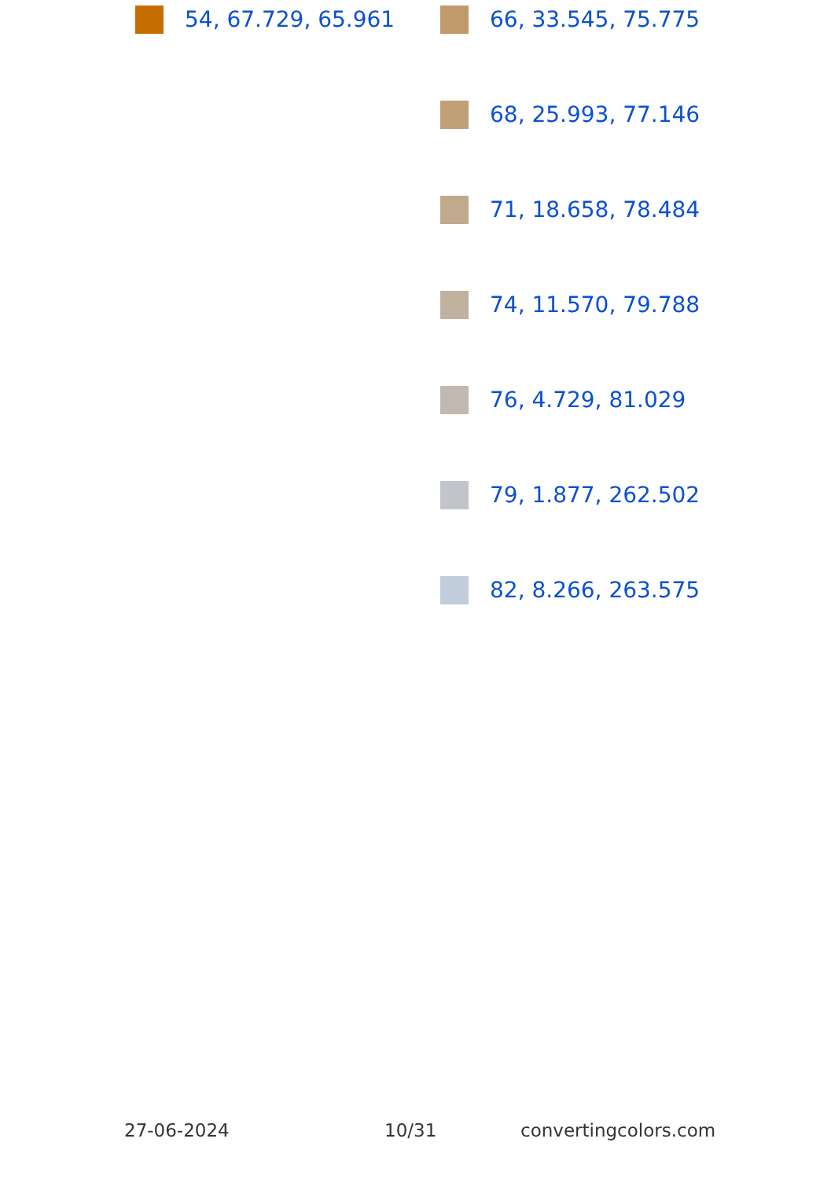54, 67.729, 65.961
66, 33.545, 75.775
68, 25.993, 77.146
71, 18.658, 78.484
74, 11.570, 79.788
76, 4.729, 81.029
79, 1.877, 262.502
82, 8.266, 263.575
27-06-2024 10/31 convertingcolors.com